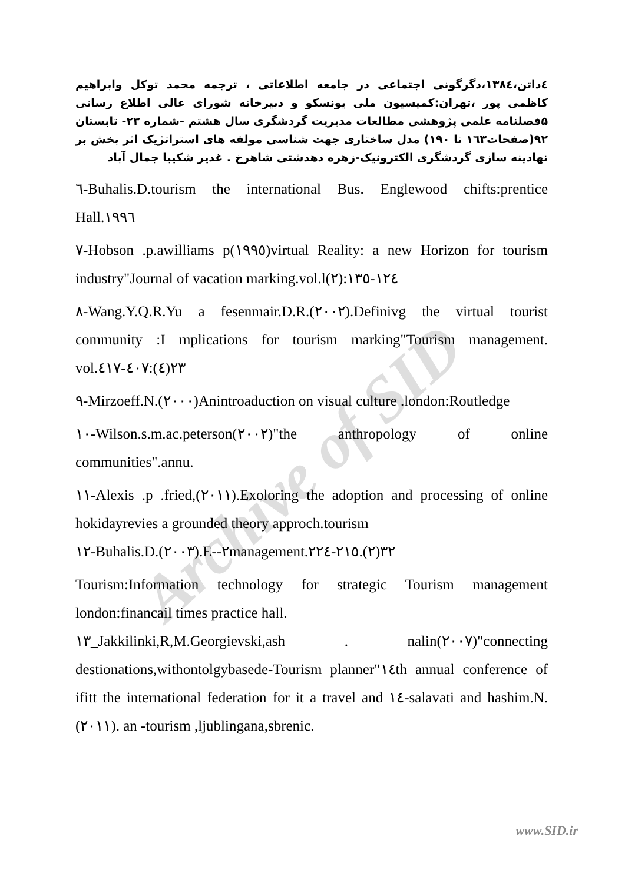Archive of SID
٤داتن،۱۳۸٤،دگرگونی اجتماعی در جامعه اطلاعاتی ، ترجمه محمد توکل وابراهیم کاظمی پور ،تهران:کمیسیون ملی یونسکو و دبیرخانه شورای عالی اطلاع رسانی ۵فصلنامه علمی پژوهشی مطالعات مدیریت گردشگری سال هشتم -شماره ۲۳- تابستان ۹۲(صفحات۱٦۳ تا ۱۹۰) مدل ساختاری جهت شناسی مولفه های استراتژیک اثر بخش بر نهادینه سازی گردشگری الکترونیک-زهره دهدشتی شاهرخ . غدیر شکیبا جمال آباد
٦-Buhalis.D.tourism the international Bus. Englewood chifts:prentice Hall.١٩٩٦
٧-Hobson .p.awilliams p(١٩٩٥)virtual Reality: a new Horizon for tourism industry"Journal of vacation marking.vol.l(٢):١٢٤-١٣٥
٨-Wang.Y.Q.R.Yu a fesenmair.D.R.(٢٠٠٢).Definivg the virtual tourist community :I mplications for tourism marking"Tourism management. vol.٢٣(٤):٤٠٧-٤١٧
٩-Mirzoeff.N.(٢٠٠٠)Anintroaduction on visual culture .london:Routledge
١٠-Wilson.s.m.ac.peterson(٢٠٠٢)"the anthropology of online communities".annu.
١١-Alexis .p .fried,(٢٠١١).Exoloring the adoption and processing of online hokidayrevies a grounded theory approch.tourism
١٢-Buhalis.D.(٢٠٠٣).E--٢management.٣٢(٢).٢١٥-٢٢٤
Tourism:Information technology for strategic Tourism management london:financail times practice hall.
١٣_Jakkilinki,R,M.Georgievski,ash . nalin(٢٠٠٧)"connecting destionations,withontolgybasede-Tourism planner"١٤th annual conference of ifitt the international federation for it a travel and ١٤-salavati and hashim.N.(٢٠١١). an -tourism ,ljublingana,sbrenic.
www.SID.ir